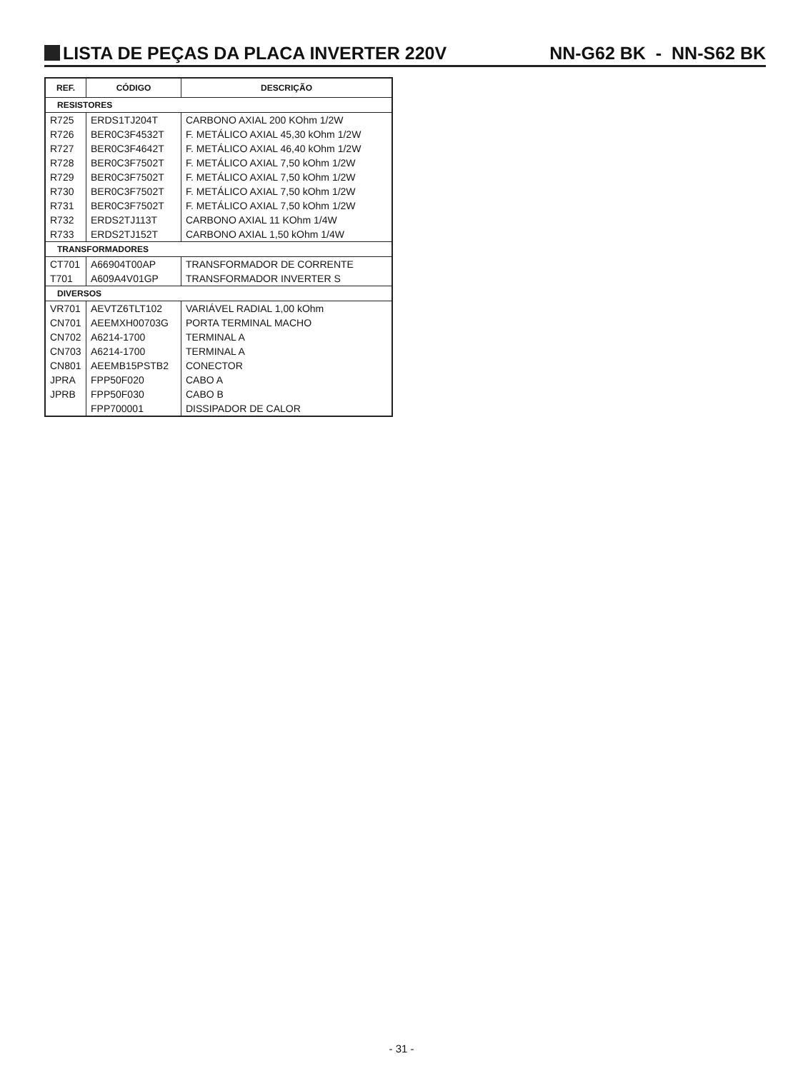LISTA DE PEÇAS DA PLACA INVERTER 220V NN-G62 BK - NN-S62 BK
| REF. | CÓDIGO | DESCRIÇÃO |
| --- | --- | --- |
| RESISTORES | | |
| R725 | ERDS1TJ204T | CARBONO AXIAL 200 KOhm 1/2W |
| R726 | BER0C3F4532T | F. METÁLICO AXIAL 45,30 kOhm 1/2W |
| R727 | BER0C3F4642T | F. METÁLICO AXIAL 46,40 kOhm 1/2W |
| R728 | BER0C3F7502T | F. METÁLICO AXIAL 7,50 kOhm 1/2W |
| R729 | BER0C3F7502T | F. METÁLICO AXIAL 7,50 kOhm 1/2W |
| R730 | BER0C3F7502T | F. METÁLICO AXIAL 7,50 kOhm 1/2W |
| R731 | BER0C3F7502T | F. METÁLICO AXIAL 7,50 kOhm 1/2W |
| R732 | ERDS2TJ113T | CARBONO AXIAL 11 KOhm 1/4W |
| R733 | ERDS2TJ152T | CARBONO AXIAL 1,50 kOhm 1/4W |
| TRANSFORMADORES | | |
| CT701 | A66904T00AP | TRANSFORMADOR DE CORRENTE |
| T701 | A609A4V01GP | TRANSFORMADOR INVERTER S |
| DIVERSOS | | |
| VR701 | AEVTZ6TLT102 | VARIÁVEL RADIAL 1,00 kOhm |
| CN701 | AEEMXH00703G | PORTA TERMINAL MACHO |
| CN702 | A6214-1700 | TERMINAL A |
| CN703 | A6214-1700 | TERMINAL A |
| CN801 | AEEMB15PSTB2 | CONECTOR |
| JPRA | FPP50F020 | CABO A |
| JPRB | FPP50F030 | CABO B |
| | FPP700001 | DISSIPADOR DE CALOR |
- 31 -